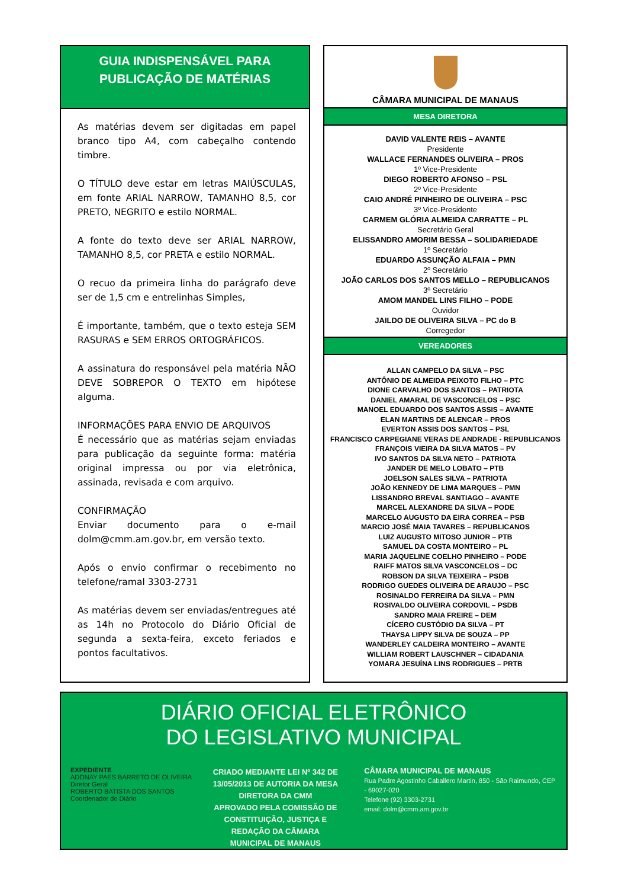GUIA INDISPENSÁVEL PARA
PUBLICAÇÃO DE MATÉRIAS
As matérias devem ser digitadas em papel branco tipo A4, com cabeçalho contendo timbre.
O TÍTULO deve estar em letras MAIÚSCULAS, em fonte ARIAL NARROW, TAMANHO 8,5, cor PRETO, NEGRITO e estilo NORMAL.
A fonte do texto deve ser ARIAL NARROW, TAMANHO 8,5, cor PRETA e estilo NORMAL.
O recuo da primeira linha do parágrafo deve ser de 1,5 cm e entrelinhas Simples,
É importante, também, que o texto esteja SEM RASURAS e SEM ERROS ORTOGRÁFICOS.
A assinatura do responsável pela matéria NÃO DEVE SOBREPOR O TEXTO em hipótese alguma.
INFORMAÇÕES PARA ENVIO DE ARQUIVOS
É necessário que as matérias sejam enviadas para publicação da seguinte forma: matéria original impressa ou por via eletrônica, assinada, revisada e com arquivo.
CONFIRMAÇÃO
Enviar documento para o e-mail dolm@cmm.am.gov.br, em versão texto.
Após o envio confirmar o recebimento no telefone/ramal 3303-2731
As matérias devem ser enviadas/entregues até as 14h no Protocolo do Diário Oficial de segunda a sexta-feira, exceto feriados e pontos facultativos.
CÂMARA MUNICIPAL DE MANAUS
MESA DIRETORA
DAVID VALENTE REIS – AVANTE
Presidente
WALLACE FERNANDES OLIVEIRA – PROS
1º Vice-Presidente
DIEGO ROBERTO AFONSO – PSL
2º Vice-Presidente
CAIO ANDRÉ PINHEIRO DE OLIVEIRA – PSC
3º Vice-Presidente
CARMEM GLÓRIA ALMEIDA CARRATTE – PL
Secretário Geral
ELISSANDRO AMORIM BESSA – SOLIDARIEDADE
1º Secretário
EDUARDO ASSUNÇÃO ALFAIA – PMN
2º Secretário
JOÃO CARLOS DOS SANTOS MELLO – REPUBLICANOS
3º Secretário
AMOM MANDEL LINS FILHO – PODE
Ouvidor
JAILDO DE OLIVEIRA SILVA – PC do B
Corregedor
VEREADORES
ALLAN CAMPELO DA SILVA – PSC
ANTÔNIO DE ALMEIDA PEIXOTO FILHO – PTC
DIONE CARVALHO DOS SANTOS – PATRIOTA
DANIEL AMARAL DE VASCONCELOS – PSC
MANOEL EDUARDO DOS SANTOS ASSIS – AVANTE
ELAN MARTINS DE ALENCAR – PROS
EVERTON ASSIS DOS SANTOS – PSL
FRANCISCO CARPEGIANE VERAS DE ANDRADE - REPUBLICANOS
FRANÇOIS VIEIRA DA SILVA MATOS – PV
IVO SANTOS DA SILVA NETO – PATRIOTA
JANDER DE MELO LOBATO – PTB
JOELSON SALES SILVA – PATRIOTA
JOÃO KENNEDY DE LIMA MARQUES – PMN
LISSANDRO BREVAL SANTIAGO – AVANTE
MARCEL ALEXANDRE DA SILVA – PODE
MARCELO AUGUSTO DA EIRA CORREA – PSB
MARCIO JOSÉ MAIA TAVARES – REPUBLICANOS
LUIZ AUGUSTO MITOSO JUNIOR – PTB
SAMUEL DA COSTA MONTEIRO – PL
MARIA JAQUELINE COELHO PINHEIRO – PODE
RAIFF MATOS SILVA VASCONCELOS – DC
ROBSON DA SILVA TEIXEIRA – PSDB
RODRIGO GUEDES OLIVEIRA DE ARAUJO – PSC
ROSINALDO FERREIRA DA SILVA – PMN
ROSIVALDO OLIVEIRA CORDOVIL – PSDB
SANDRO MAIA FREIRE – DEM
CÍCERO CUSTÓDIO DA SILVA – PT
THAYSA LIPPY SILVA DE SOUZA – PP
WANDERLEY CALDEIRA MONTEIRO – AVANTE
WILLIAM ROBERT LAUSCHNER – CIDADANIA
YOMARA JESUÍNA LINS RODRIGUES – PRTB
DIÁRIO OFICIAL ELETRÔNICO
DO LEGISLATIVO MUNICIPAL
EXPEDIENTE
ADONAY PAES BARRETO DE OLIVEIRA
Diretor Geral
ROBERTO BATISTA DOS SANTOS
Coordenador do Diário
CRIADO MEDIANTE LEI Nº 342 DE 13/05/2013 DE AUTORIA DA MESA DIRETORA DA CMM
APROVADO PELA COMISSÃO DE CONSTITUIÇÃO, JUSTIÇA E REDAÇÃO DA CÂMARA MUNICIPAL DE MANAUS
CÂMARA MUNICIPAL DE MANAUS
Rua Padre Agostinho Caballero Martin, 850 - São Raimundo, CEP - 69027-020
Telefone (92) 3303-2731
email: dolm@cmm.am.gov.br